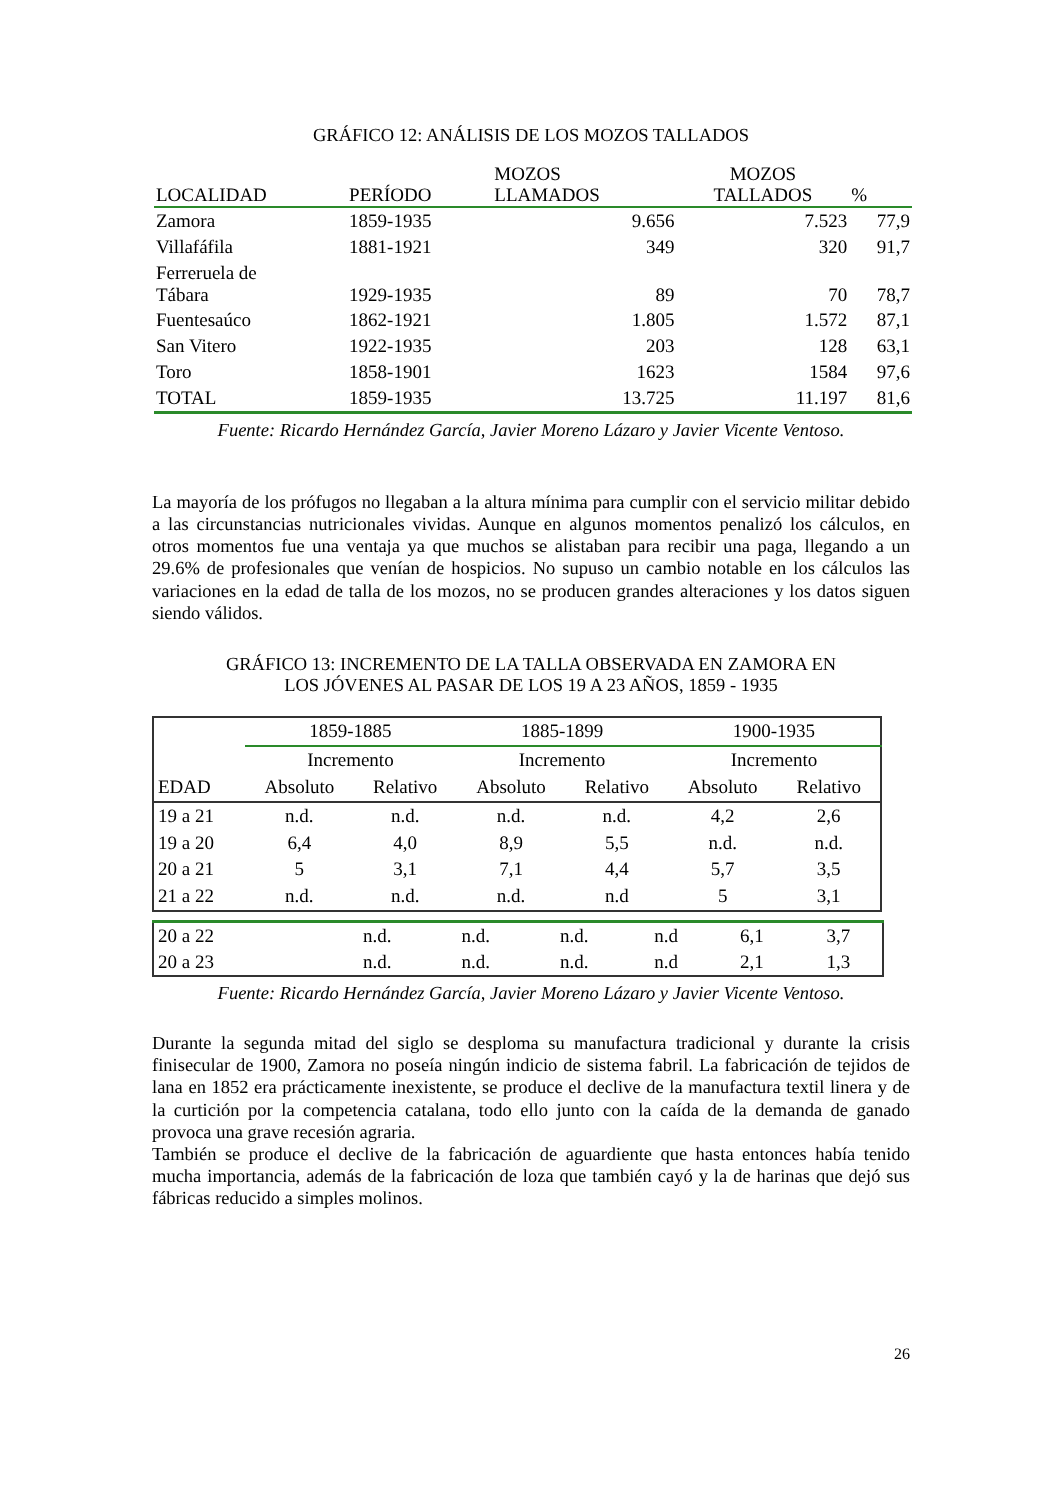GRÁFICO 12: ANÁLISIS DE LOS MOZOS TALLADOS
| LOCALIDAD | PERÍODO | MOZOS LLAMADOS | MOZOS TALLADOS | % |
| --- | --- | --- | --- | --- |
| Zamora | 1859-1935 | 9.656 | 7.523 | 77,9 |
| Villafáfila | 1881-1921 | 349 | 320 | 91,7 |
| Ferreruela de Tábara | 1929-1935 | 89 | 70 | 78,7 |
| Fuentesaúco | 1862-1921 | 1.805 | 1.572 | 87,1 |
| San Vitero | 1922-1935 | 203 | 128 | 63,1 |
| Toro | 1858-1901 | 1623 | 1584 | 97,6 |
| TOTAL | 1859-1935 | 13.725 | 11.197 | 81,6 |
Fuente: Ricardo Hernández García, Javier Moreno Lázaro y Javier Vicente Ventoso.
La mayoría de los prófugos no llegaban a la altura mínima para cumplir con el servicio militar debido a las circunstancias nutricionales vividas. Aunque en algunos momentos penalizó los cálculos, en otros momentos fue una ventaja ya que muchos se alistaban para recibir una paga, llegando a un 29.6% de profesionales que venían de hospicios. No supuso un cambio notable en los cálculos las variaciones en la edad de talla de los mozos, no se producen grandes alteraciones y los datos siguen siendo válidos.
GRÁFICO 13: INCREMENTO DE LA TALLA OBSERVADA EN ZAMORA EN
LOS JÓVENES AL PASAR DE LOS 19 A 23 AÑOS, 1859 - 1935
| | 1859-1885 | | 1885-1899 | | 1900-1935 | |
| --- | --- | --- | --- | --- | --- | --- |
| | Incremento | | Incremento | | Incremento | |
| EDAD | Absoluto | Relativo | Absoluto | Relativo | Absoluto | Relativo |
| 19 a 21 | n.d. | n.d. | n.d. | n.d. | 4,2 | 2,6 |
| 19 a 20 | 6,4 | 4,0 | 8,9 | 5,5 | n.d. | n.d. |
| 20 a 21 | 5 | 3,1 | 7,1 | 4,4 | 5,7 | 3,5 |
| 21 a 22 | n.d. | n.d. | n.d. | n.d | 5 | 3,1 |
| 20 a 22 | n.d. | n.d. | n.d. | n.d | 6,1 | 3,7 |
| 20 a 23 | n.d. | n.d. | n.d. | n.d | 2,1 | 1,3 |
Fuente: Ricardo Hernández García, Javier Moreno Lázaro y Javier Vicente Ventoso.
Durante la segunda mitad del siglo se desploma su manufactura tradicional y durante la crisis finisecular de 1900, Zamora no poseía ningún indicio de sistema fabril. La fabricación de tejidos de lana en 1852 era prácticamente inexistente, se produce el declive de la manufactura textil linera y de la curtición por la competencia catalana, todo ello junto con la caída de la demanda de ganado provoca una grave recesión agraria.
También se produce el declive de la fabricación de aguardiente que hasta entonces había tenido mucha importancia, además de la fabricación de loza que también cayó y la de harinas que dejó sus fábricas reducido a simples molinos.
26